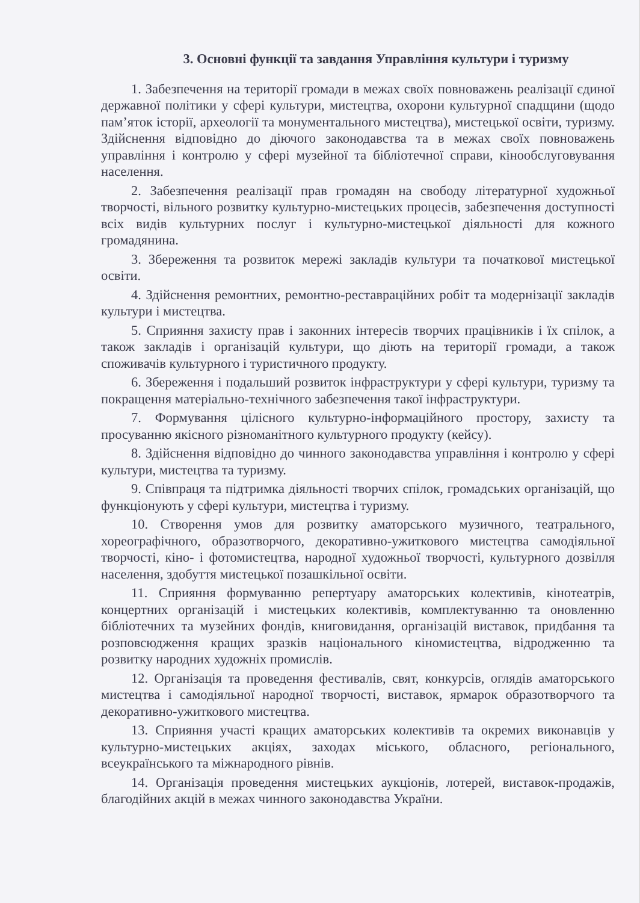3. Основні функції та завдання Управління культури і туризму
1. Забезпечення на території громади в межах своїх повноважень реалізації єдиної державної політики у сфері культури, мистецтва, охорони культурної спадщини (щодо пам’яток історії, археології та монументального мистецтва), мистецької освіти, туризму. Здійснення відповідно до діючого законодавства та в межах своїх повноважень управління і контролю у сфері музейної та бібліотечної справи, кінообслуговування населення.
2. Забезпечення реалізації прав громадян на свободу літературної художньої творчості, вільного розвитку культурно-мистецьких процесів, забезпечення доступності всіх видів культурних послуг і культурно-мистецької діяльності для кожного громадянина.
3. Збереження та розвиток мережі закладів культури та початкової мистецької освіти.
4. Здійснення ремонтних, ремонтно-реставраційних робіт та модернізації закладів культури і мистецтва.
5. Сприяння захисту прав і законних інтересів творчих працівників і їх спілок, а також закладів і організацій культури, що діють на території громади, а також споживачів культурного і туристичного продукту.
6. Збереження і подальший розвиток інфраструктури у сфері культури, туризму та покращення матеріально-технічного забезпечення такої інфраструктури.
7. Формування цілісного культурно-інформаційного простору, захисту та просуванню якісного різноманітного культурного продукту (кейсу).
8. Здійснення відповідно до чинного законодавства управління і контролю у сфері культури, мистецтва та туризму.
9. Співпраця та підтримка діяльності творчих спілок, громадських організацій, що функціонують у сфері культури, мистецтва і туризму.
10. Створення умов для розвитку аматорського музичного, театрального, хореографічного, образотворчого, декоративно-ужиткового мистецтва самодіяльної творчості, кіно- і фотомистецтва, народної художньої творчості, культурного дозвілля населення, здобуття мистецької позашкільної освіти.
11. Сприяння формуванню репертуару аматорських колективів, кінотеатрів, концертних організацій і мистецьких колективів, комплектуванню та оновленню бібліотечних та музейних фондів, книговидання, організацій виставок, придбання та розповсюдження кращих зразків національного кіномистецтва, відродженню та розвитку народних художніх промислів.
12. Організація та проведення фестивалів, свят, конкурсів, оглядів аматорського мистецтва і самодіяльної народної творчості, виставок, ярмарок образотворчого та декоративно-ужиткового мистецтва.
13. Сприяння участі кращих аматорських колективів та окремих виконавців у культурно-мистецьких акціях, заходах міського, обласного, регіонального, всеукраїнського та міжнародного рівнів.
14. Організація проведення мистецьких аукціонів, лотерей, виставок-продажів, благодійних акцій в межах чинного законодавства України.